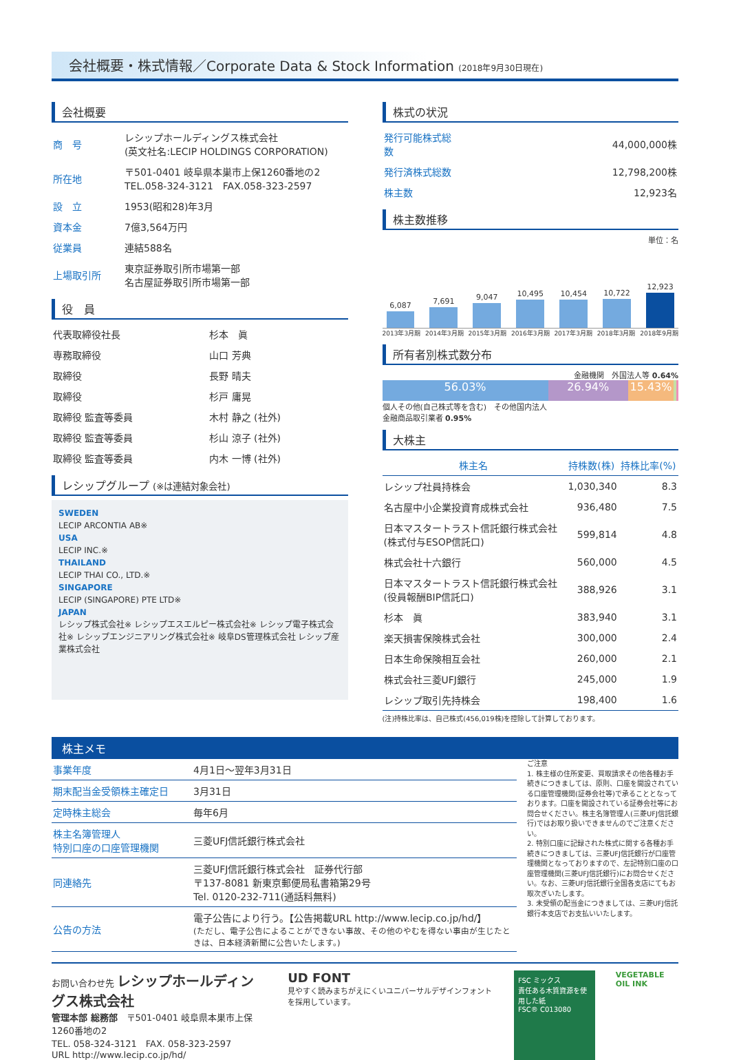会社概要・株式情報／Corporate Data & Stock Information (2018年9月30日現在)
会社概要
| 商 号 | レシップホールディングス株式会社 (英文社名:LECIP HOLDINGS CORPORATION) |
| 所在地 | 〒501-0401 岐阜県本巣市上保1260番地の2 TEL.058-324-3121 FAX.058-323-2597 |
| 設 立 | 1953(昭和28)年3月 |
| 資本金 | 7億3,564万円 |
| 従業員 | 連結588名 |
| 上場取引所 | 東京証券取引所市場第一部 名古屋証券取引所市場第一部 |
役　員
| 代表取締役社長 | 杉本 眞 |
| 専務取締役 | 山口 芳典 |
| 取締役 | 長野 晴夫 |
| 取締役 | 杉戸 庸晃 |
| 取締役 監査等委員 | 木村 静之 (社外) |
| 取締役 監査等委員 | 杉山 涼子 (社外) |
| 取締役 監査等委員 | 内木 一博 (社外) |
レシップグループ (※は連結対象会社)
SWEDEN
LECIP ARCONTIA AB※
USA
LECIP INC.※
THAILAND
LECIP THAI CO., LTD.※
SINGAPORE
LECIP (SINGAPORE) PTE LTD※
JAPAN
レシップ株式会社※ レシップエスエルピー株式会社※ レシップ電子株式会社※ レシップエンジニアリング株式会社※ 岐阜DS管理株式会社 レシップ産業株式会社
株式の状況
| 発行可能株式総数 | 44,000,000株 |
| 発行済株式総数 | 12,798,200株 |
| 株主数 | 12,923名 |
株主数推移
単位：名
6,087
7,691
9,047
10,495
10,454
10,722
12,923
2013年3月期 2014年3月期 2015年3月期 2016年3月期 2017年3月期 2018年3月期 2018年9月期
所有者別株式数分布
金融機関　外国法人等 0.64%
56.03% 26.94% 15.43%
個人その他(自己株式等を含む)　その他国内法人
金融商品取引業者 0.95%
大株主
| 株主名 | 持株数(株) | 持株比率(%) |
| --- | --- | --- |
| レシップ社員持株会 | 1,030,340 | 8.3 |
| 名古屋中小企業投資育成株式会社 | 936,480 | 7.5 |
| 日本マスタートラスト信託銀行株式会社 (株式付与ESOP信託口) | 599,814 | 4.8 |
| 株式会社十六銀行 | 560,000 | 4.5 |
| 日本マスタートラスト信託銀行株式会社 (役員報酬BIP信託口) | 388,926 | 3.1 |
| 杉本 眞 | 383,940 | 3.1 |
| 楽天損害保険株式会社 | 300,000 | 2.4 |
| 日本生命保険相互会社 | 260,000 | 2.1 |
| 株式会社三菱UFJ銀行 | 245,000 | 1.9 |
| レシップ取引先持株会 | 198,400 | 1.6 |
(注)持株比率は、自己株式(456,019株)を控除して計算しております。
株主メモ
| 事業年度 | 4月1日～翌年3月31日 |
| 期末配当金受領株主確定日 | 3月31日 |
| 定時株主総会 | 毎年6月 |
| 株主名簿管理人 特別口座の口座管理機関 | 三菱UFJ信託銀行株式会社 |
| 同連絡先 | 三菱UFJ信託銀行株式会社 証券代行部 〒137-8081 新東京郵便局私書箱第29号 Tel. 0120-232-711(通話料無料) |
| 公告の方法 | 電子公告により行う。【公告掲載URL http://www.lecip.co.jp/hd/】 (ただし、電子公告によることができない事故、その他のやむを得ない事由が生じたときは、日本経済新聞に公告いたします。) |
ご注意
1. 株主様の住所変更、買取請求その他各種お手続きにつきましては、原則、口座を開設されている口座管理機関(証券会社等)で承ることとなっております。口座を開設されている証券会社等にお問合せください。株主名簿管理人(三菱UFJ信託銀行)ではお取り扱いできませんのでご注意ください。
2. 特別口座に記録された株式に関する各種お手続きにつきましては、三菱UFJ信託銀行が口座管理機関となっておりますので、左記特別口座の口座管理機関(三菱UFJ信託銀行)にお問合せください。なお、三菱UFJ信託銀行全国各支店にてもお取次ぎいたします。
3. 未受領の配当金につきましては、三菱UFJ信託銀行本支店でお支払いいたします。
お問い合わせ先 レシップホールディングス株式会社
管理本部 総務部　〒501-0401 岐阜県本巣市上保1260番地の2
TEL. 058-324-3121　FAX. 058-323-2597
URL http://www.lecip.co.jp/hd/
UD FONT
見やすく読みまちがえにくいユニバーサルデザインフォントを採用しています。
FSC ミックス
責任ある木質資源を使用した紙
FSC® C013080
VEGETABLE OIL INK